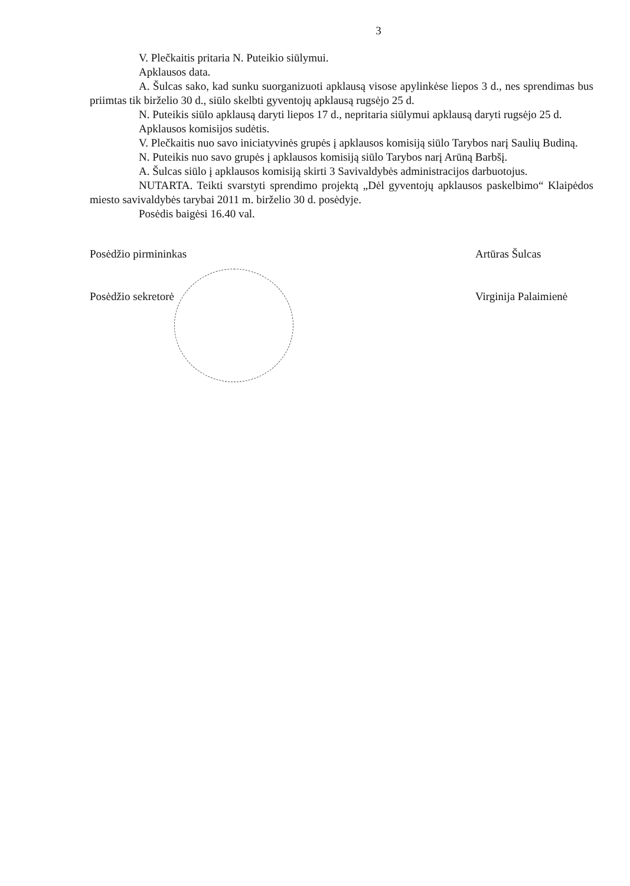3
V. Plečkaitis pritaria N. Puteikio siūlymui.
Apklausos data.
A. Šulcas sako, kad sunku suorganizuoti apklausą visose apylinkėse liepos 3 d., nes sprendimas bus priimtas tik birželio 30 d., siūlo skelbti gyventojų apklausą rugsėjo 25 d.
N. Puteikis siūlo apklausą daryti liepos 17 d., nepritaria siūlymui apklausą daryti rugsėjo 25 d.
Apklausos komisijos sudėtis.
V. Plečkaitis nuo savo iniciatyvinės grupės į apklausos komisiją siūlo Tarybos narį Saulių Budiną.
N. Puteikis nuo savo grupės į apklausos komisiją siūlo Tarybos narį Arūną Barbšį.
A. Šulcas siūlo į apklausos komisiją skirti 3 Savivaldybės administracijos darbuotojus.
NUTARTA. Teikti svarstyti sprendimo projektą „Dėl gyventojų apklausos paskelbimo“ Klaipėdos miesto savivaldybės tarybai 2011 m. birželio 30 d. posėdyje.
Posėdis baigėsi 16.40 val.
Posėdžio pirmininkas Artūras Šulcas
Posėdžio sekretorė Virginija Palaimienė